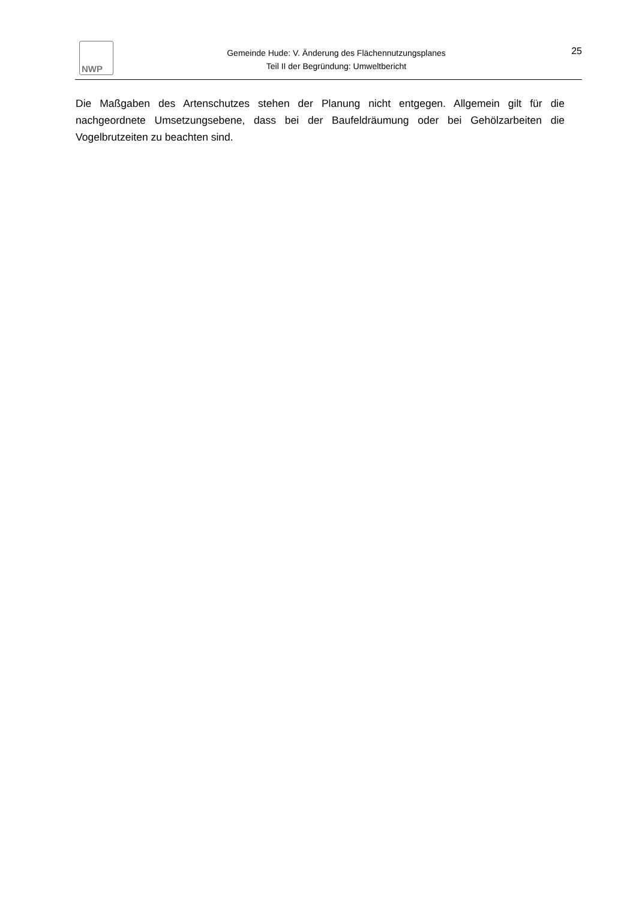NWP
Gemeinde Hude: V. Änderung des Flächennutzungsplanes
Teil II der Begründung: Umweltbericht
25
Die Maßgaben des Artenschutzes stehen der Planung nicht entgegen. Allgemein gilt für die nachgeordnete Umsetzungsebene, dass bei der Baufeldräumung oder bei Gehölzarbeiten die Vogelbrutzeiten zu beachten sind.